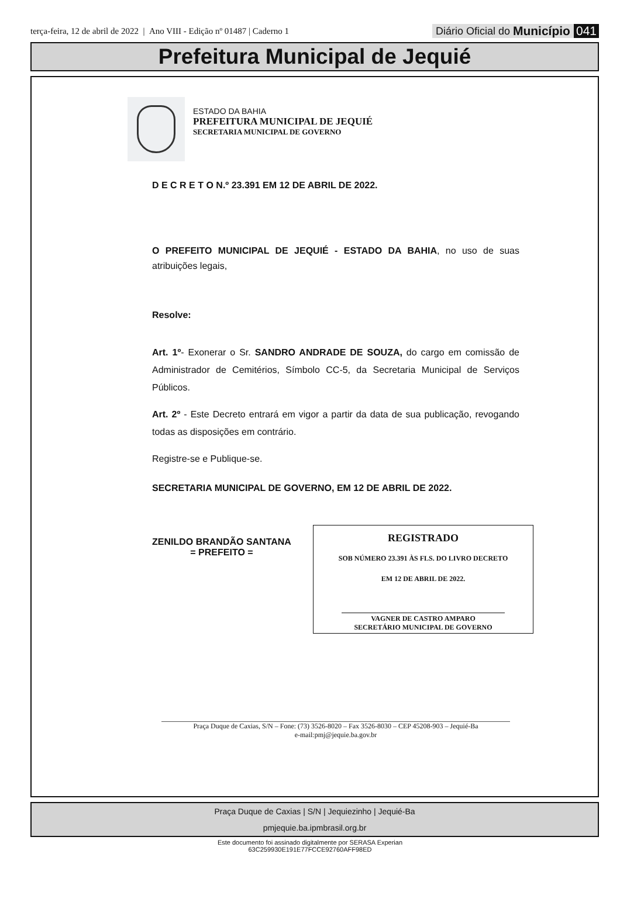terça-feira, 12 de abril de 2022 | Ano VIII - Edição nº 01487 | Caderno 1
Diário Oficial do Município 041
Prefeitura Municipal de Jequié
ESTADO DA BAHIA
PREFEITURA MUNICIPAL DE JEQUIÉ
SECRETARIA MUNICIPAL DE GOVERNO
D E C R E T O N.º 23.391 EM 12 DE ABRIL DE 2022.
O PREFEITO MUNICIPAL DE JEQUIÉ - ESTADO DA BAHIA, no uso de suas atribuições legais,
Resolve:
Art. 1º- Exonerar o Sr. SANDRO ANDRADE DE SOUZA, do cargo em comissão de Administrador de Cemitérios, Símbolo CC-5, da Secretaria Municipal de Serviços Públicos.
Art. 2º - Este Decreto entrará em vigor a partir da data de sua publicação, revogando todas as disposições em contrário.
Registre-se e Publique-se.
SECRETARIA MUNICIPAL DE GOVERNO, EM 12 DE ABRIL DE 2022.
ZENILDO BRANDÃO SANTANA
= PREFEITO =
REGISTRADO
SOB NÚMERO 23.391 ÀS FLS. DO LIVRO DECRETO
EM 12 DE ABRIL DE 2022.
VAGNER DE CASTRO AMPARO
SECRETÁRIO MUNICIPAL DE GOVERNO
Praça Duque de Caxias, S/N – Fone: (73) 3526-8020 – Fax 3526-8030 – CEP 45208-903 – Jequié-Ba
e-mail:pmj@jequie.ba.gov.br
Praça Duque de Caxias | S/N | Jequiezinho | Jequié-Ba
pmjequie.ba.ipmbrasil.org.br
Este documento foi assinado digitalmente por SERASA Experian
63C259930E191E77FCCE92760AFF98ED